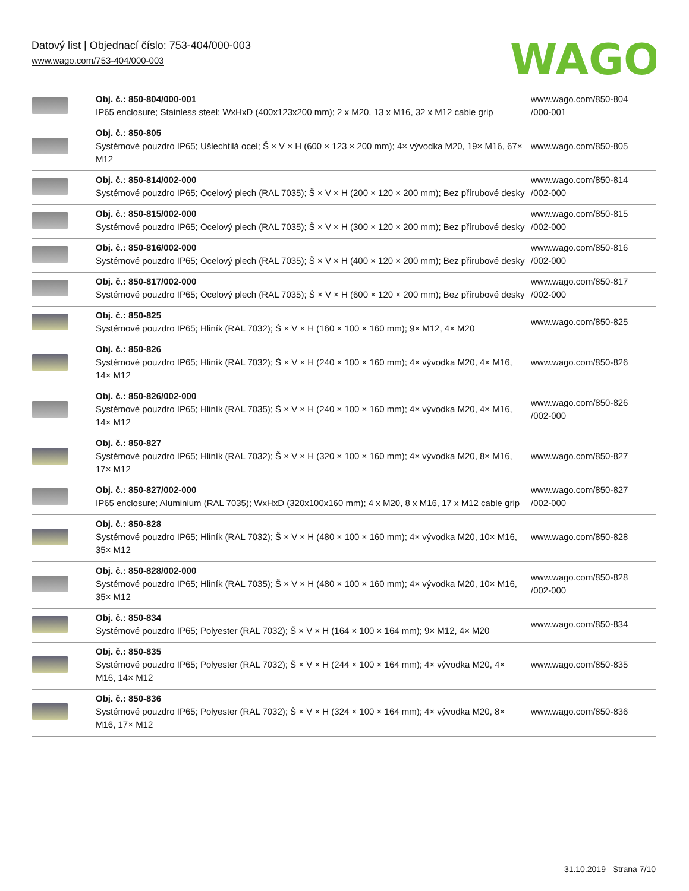Datový list | Objednací číslo: 753-404/000-003
www.wago.com/753-404/000-003
WAGO
| | Obj. č.: 850-804/000-001 IP65 enclosure; Stainless steel; WxHxD (400x123x200 mm); 2 x M20, 13 x M16, 32 x M12 cable grip | www.wago.com/850-804 /000-001 |
| | Obj. č.: 850-805 Systémové pouzdro IP65; Ušlechtilá ocel; Š × V × H (600 × 123 × 200 mm); 4× vývodka M20, 19× M16, 67× M12 | www.wago.com/850-805 |
| | Obj. č.: 850-814/002-000 Systémové pouzdro IP65; Ocelový plech (RAL 7035); Š × V × H (200 × 120 × 200 mm); Bez přírubové desky | www.wago.com/850-814 /002-000 |
| | Obj. č.: 850-815/002-000 Systémové pouzdro IP65; Ocelový plech (RAL 7035); Š × V × H (300 × 120 × 200 mm); Bez přírubové desky | www.wago.com/850-815 /002-000 |
| | Obj. č.: 850-816/002-000 Systémové pouzdro IP65; Ocelový plech (RAL 7035); Š × V × H (400 × 120 × 200 mm); Bez přírubové desky | www.wago.com/850-816 /002-000 |
| | Obj. č.: 850-817/002-000 Systémové pouzdro IP65; Ocelový plech (RAL 7035); Š × V × H (600 × 120 × 200 mm); Bez přírubové desky | www.wago.com/850-817 /002-000 |
| | Obj. č.: 850-825 Systémové pouzdro IP65; Hliník (RAL 7032); Š × V × H (160 × 100 × 160 mm); 9× M12, 4× M20 | www.wago.com/850-825 |
| | Obj. č.: 850-826 Systémové pouzdro IP65; Hliník (RAL 7032); Š × V × H (240 × 100 × 160 mm); 4× vývodka M20, 4× M16, 14× M12 | www.wago.com/850-826 |
| | Obj. č.: 850-826/002-000 Systémové pouzdro IP65; Hliník (RAL 7035); Š × V × H (240 × 100 × 160 mm); 4× vývodka M20, 4× M16, 14× M12 | www.wago.com/850-826 /002-000 |
| | Obj. č.: 850-827 Systémové pouzdro IP65; Hliník (RAL 7032); Š × V × H (320 × 100 × 160 mm); 4× vývodka M20, 8× M16, 17× M12 | www.wago.com/850-827 |
| | Obj. č.: 850-827/002-000 IP65 enclosure; Aluminium (RAL 7035); WxHxD (320x100x160 mm); 4 x M20, 8 x M16, 17 x M12 cable grip | www.wago.com/850-827 /002-000 |
| | Obj. č.: 850-828 Systémové pouzdro IP65; Hliník (RAL 7032); Š × V × H (480 × 100 × 160 mm); 4× vývodka M20, 10× M16, 35× M12 | www.wago.com/850-828 |
| | Obj. č.: 850-828/002-000 Systémové pouzdro IP65; Hliník (RAL 7035); Š × V × H (480 × 100 × 160 mm); 4× vývodka M20, 10× M16, 35× M12 | www.wago.com/850-828 /002-000 |
| | Obj. č.: 850-834 Systémové pouzdro IP65; Polyester (RAL 7032); Š × V × H (164 × 100 × 164 mm); 9× M12, 4× M20 | www.wago.com/850-834 |
| | Obj. č.: 850-835 Systémové pouzdro IP65; Polyester (RAL 7032); Š × V × H (244 × 100 × 164 mm); 4× vývodka M20, 4× M16, 14× M12 | www.wago.com/850-835 |
| | Obj. č.: 850-836 Systémové pouzdro IP65; Polyester (RAL 7032); Š × V × H (324 × 100 × 164 mm); 4× vývodka M20, 8× M16, 17× M12 | www.wago.com/850-836 |
31.10.2019 Strana 7/10